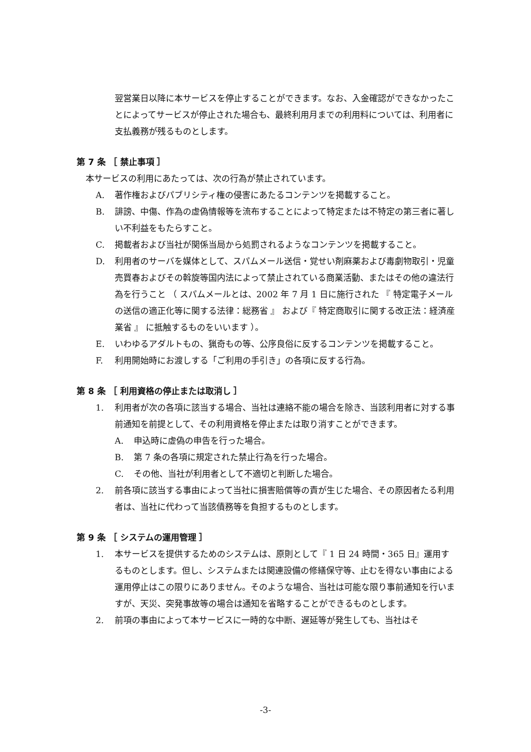翌営業日以降に本サービスを停止することができます。なお、入金確認ができなかったことによってサービスが停止された場合も、最終利用月までの利用料については、利用者に支払義務が残るものとします。
第 7 条 ［ 禁止事項 ］
本サービスの利用にあたっては、次の行為が禁止されています。
A. 著作権およびパブリシティ権の侵害にあたるコンテンツを掲載すること。
B. 誹謗、中傷、作為の虚偽情報等を流布することによって特定または不特定の第三者に著しい不利益をもたらすこと。
C. 掲載者および当社が関係当局から処罰されるようなコンテンツを掲載すること。
D. 利用者のサーバを媒体として、スパムメール送信・覚せい剤麻薬および毒劇物取引・児童売買春およびその斡旋等国内法によって禁止されている商業活動、またはその他の違法行為を行うこと （ スパムメールとは、2002 年 7 月 1 日に施行された 『 特定電子メールの送信の適正化等に関する法律：総務省 』 および『 特定商取引に関する改正法：経済産業省 』 に抵触するものをいいます ）。
E. いわゆるアダルトもの、猟奇もの等、公序良俗に反するコンテンツを掲載すること。
F. 利用開始時にお渡しする「ご利用の手引き」の各項に反する行為。
第 8 条 ［ 利用資格の停止または取消し ］
1. 利用者が次の各項に該当する場合、当社は連絡不能の場合を除き、当該利用者に対する事前通知を前提として、その利用資格を停止または取り消すことができます。
A. 申込時に虚偽の申告を行った場合。
B. 第 7 条の各項に規定された禁止行為を行った場合。
C. その他、当社が利用者として不適切と判断した場合。
2. 前各項に該当する事由によって当社に損害賠償等の責が生じた場合、その原因者たる利用者は、当社に代わって当該債務等を負担するものとします。
第 9 条 ［ システムの運用管理 ］
1. 本サービスを提供するためのシステムは、原則として『 1 日 24 時間・365 日』運用するものとします。但し、システムまたは関連設備の修繕保守等、止むを得ない事由による運用停止はこの限りにありません。そのような場合、当社は可能な限り事前通知を行いますが、天災、突発事故等の場合は通知を省略することができるものとします。
2. 前項の事由によって本サービスに一時的な中断、遅延等が発生しても、当社はそ
-3-